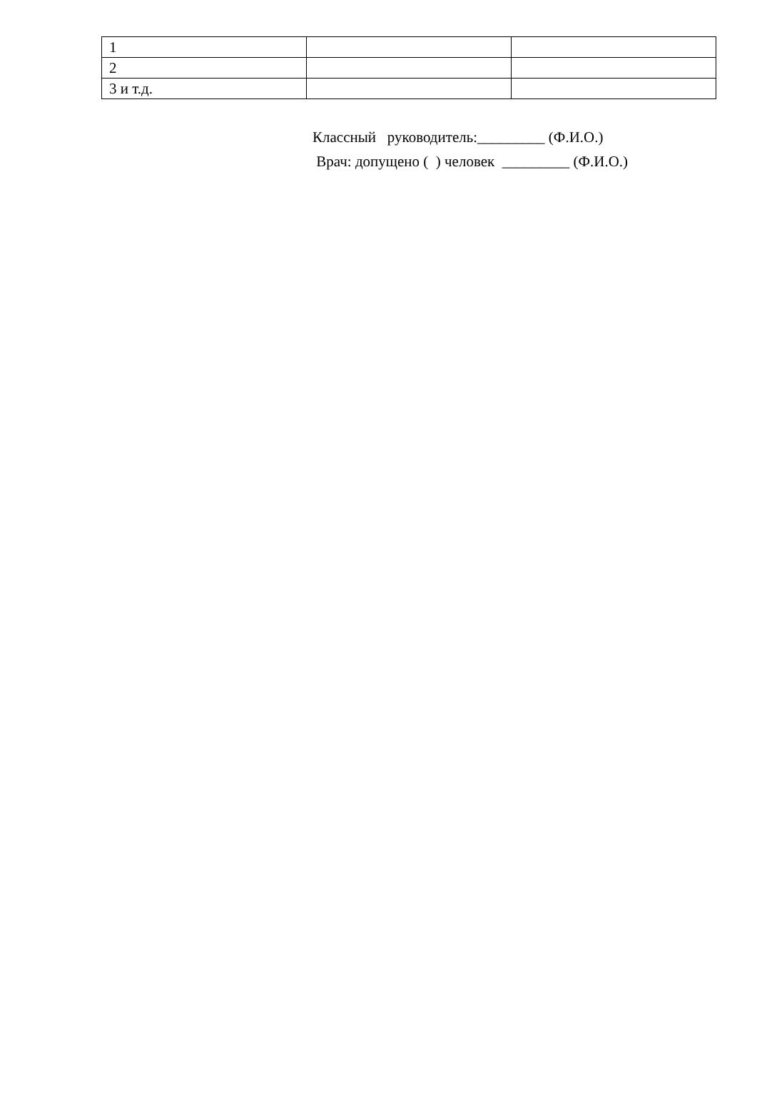| 1 | | |
| 2 | | |
| 3 и т.д. | | |
Классный руководитель:_________ (Ф.И.О.) Врач: допущено ( ) человек _________ (Ф.И.О.)